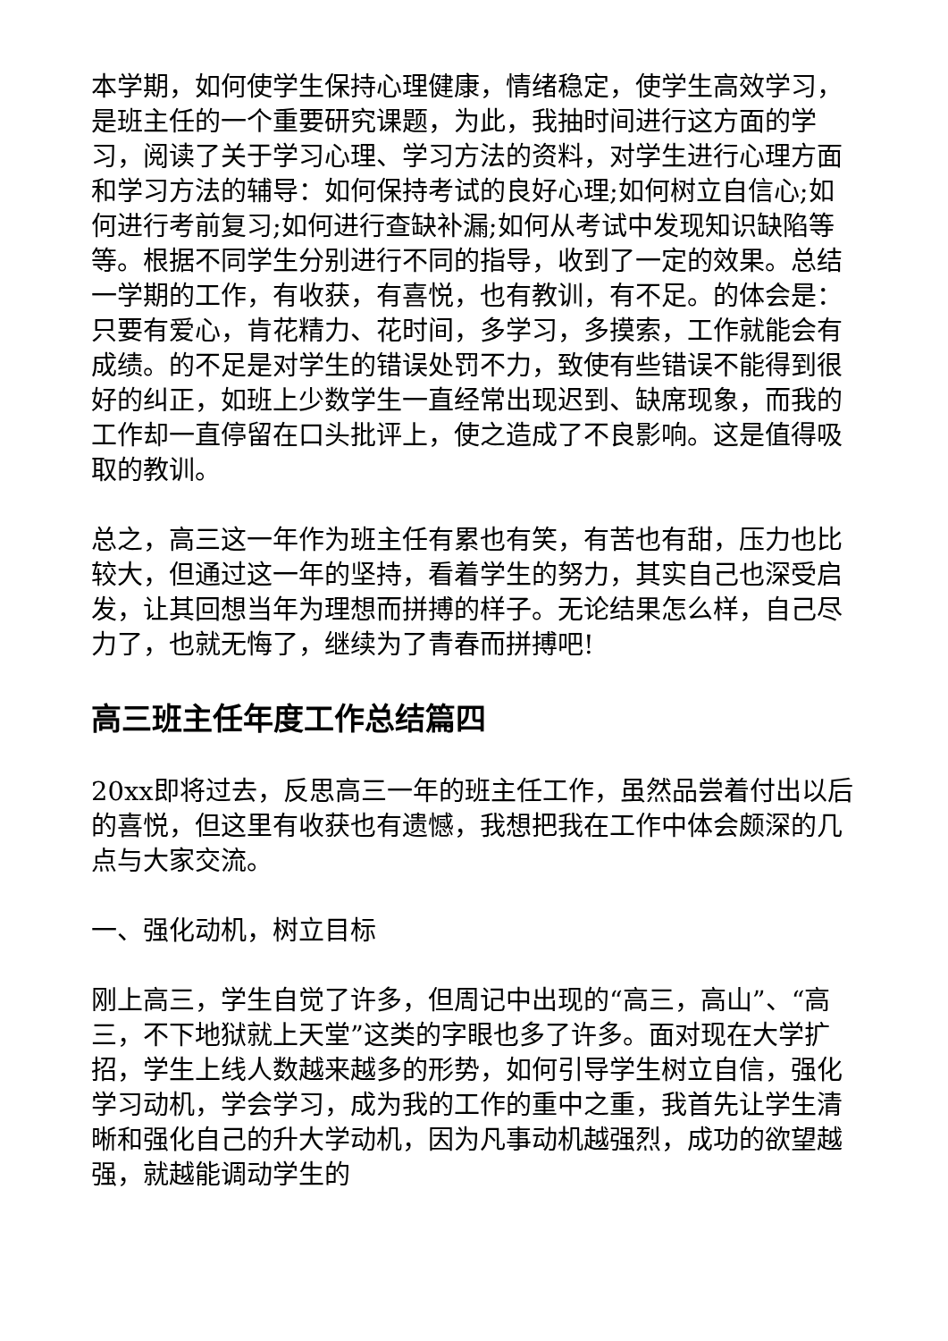本学期，如何使学生保持心理健康，情绪稳定，使学生高效学习，是班主任的一个重要研究课题，为此，我抽时间进行这方面的学习，阅读了关于学习心理、学习方法的资料，对学生进行心理方面和学习方法的辅导：如何保持考试的良好心理;如何树立自信心;如何进行考前复习;如何进行查缺补漏;如何从考试中发现知识缺陷等等。根据不同学生分别进行不同的指导，收到了一定的效果。总结一学期的工作，有收获，有喜悦，也有教训，有不足。的体会是：只要有爱心，肯花精力、花时间，多学习，多摸索，工作就能会有成绩。的不足是对学生的错误处罚不力，致使有些错误不能得到很好的纠正，如班上少数学生一直经常出现迟到、缺席现象，而我的工作却一直停留在口头批评上，使之造成了不良影响。这是值得吸取的教训。
总之，高三这一年作为班主任有累也有笑，有苦也有甜，压力也比较大，但通过这一年的坚持，看着学生的努力，其实自己也深受启发，让其回想当年为理想而拼搏的样子。无论结果怎么样，自己尽力了，也就无悔了，继续为了青春而拼搏吧!
高三班主任年度工作总结篇四
20xx即将过去，反思高三一年的班主任工作，虽然品尝着付出以后的喜悦，但这里有收获也有遗憾，我想把我在工作中体会颇深的几点与大家交流。
一、强化动机，树立目标
刚上高三，学生自觉了许多，但周记中出现的“高三，高山”、“高三，不下地狱就上天堂”这类的字眼也多了许多。面对现在大学扩招，学生上线人数越来越多的形势，如何引导学生树立自信，强化学习动机，学会学习，成为我的工作的重中之重，我首先让学生清晰和强化自己的升大学动机，因为凡事动机越强烈，成功的欲望越强，就越能调动学生的